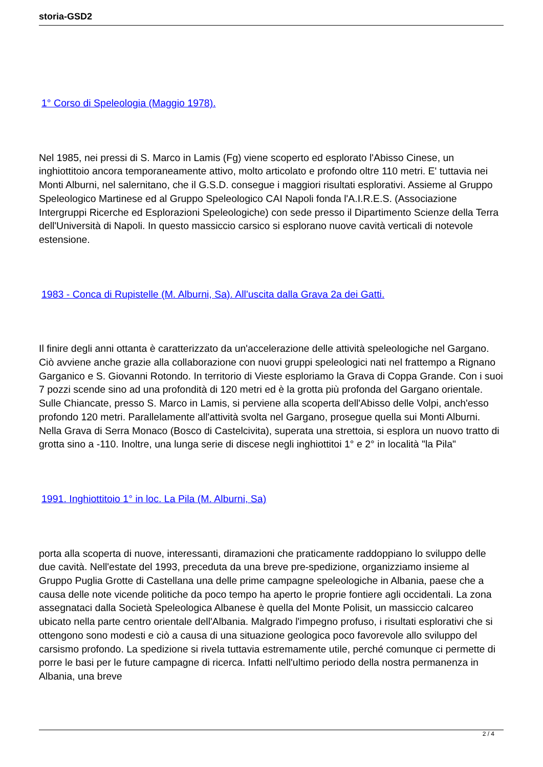storia-GSD2
1° Corso di Speleologia (Maggio 1978).
Nel 1985, nei pressi di S. Marco in Lamis (Fg) viene scoperto ed esplorato l'Abisso Cinese, un inghiottitoio ancora temporaneamente attivo, molto articolato e profondo oltre 110 metri. E' tuttavia nei Monti Alburni, nel salernitano, che il G.S.D. consegue i maggiori risultati esplorativi. Assieme al Gruppo Speleologico Martinese ed al Gruppo Speleologico CAI Napoli fonda l'A.I.R.E.S. (Associazione Intergruppi Ricerche ed Esplorazioni Speleologiche) con sede presso il Dipartimento Scienze della Terra dell'Università di Napoli. In questo massiccio carsico si esplorano nuove cavità verticali di notevole estensione.
1983 - Conca di Rupistelle (M. Alburni, Sa). All'uscita dalla Grava 2a dei Gatti.
Il finire degli anni ottanta è caratterizzato da un'accelerazione delle attività speleologiche nel Gargano. Ciò avviene anche grazie alla collaborazione con nuovi gruppi speleologici nati nel frattempo a Rignano Garganico e S. Giovanni Rotondo. In territorio di Vieste esploriamo la Grava di Coppa Grande. Con i suoi 7 pozzi scende sino ad una profondità di 120 metri ed è la grotta più profonda del Gargano orientale. Sulle Chiancate, presso S. Marco in Lamis, si perviene alla scoperta dell'Abisso delle Volpi, anch'esso profondo 120 metri. Parallelamente all'attività svolta nel Gargano, prosegue quella sui Monti Alburni. Nella Grava di Serra Monaco (Bosco di Castelcivita), superata una strettoia, si esplora un nuovo tratto di grotta sino a -110. Inoltre, una lunga serie di discese negli inghiottitoi 1° e 2° in località "la Pila"
1991. Inghiottitoio 1° in loc. La Pila (M. Alburni, Sa)
porta alla scoperta di nuove, interessanti, diramazioni che praticamente raddoppiano lo sviluppo delle due cavità. Nell'estate del 1993, preceduta da una breve pre-spedizione, organizziamo insieme al Gruppo Puglia Grotte di Castellana una delle prime campagne speleologiche in Albania, paese che a causa delle note vicende politiche da poco tempo ha aperto le proprie fontiere agli occidentali. La zona assegnataci dalla Società Speleologica Albanese è quella del Monte Polisit, un massiccio calcareo ubicato nella parte centro orientale dell'Albania. Malgrado l'impegno profuso, i risultati esplorativi che si ottengono sono modesti e ciò a causa di una situazione geologica poco favorevole allo sviluppo del carsismo profondo. La spedizione si rivela tuttavia estremamente utile, perché comunque ci permette di porre le basi per le future campagne di ricerca. Infatti nell'ultimo periodo della nostra permanenza in Albania, una breve
2 / 4